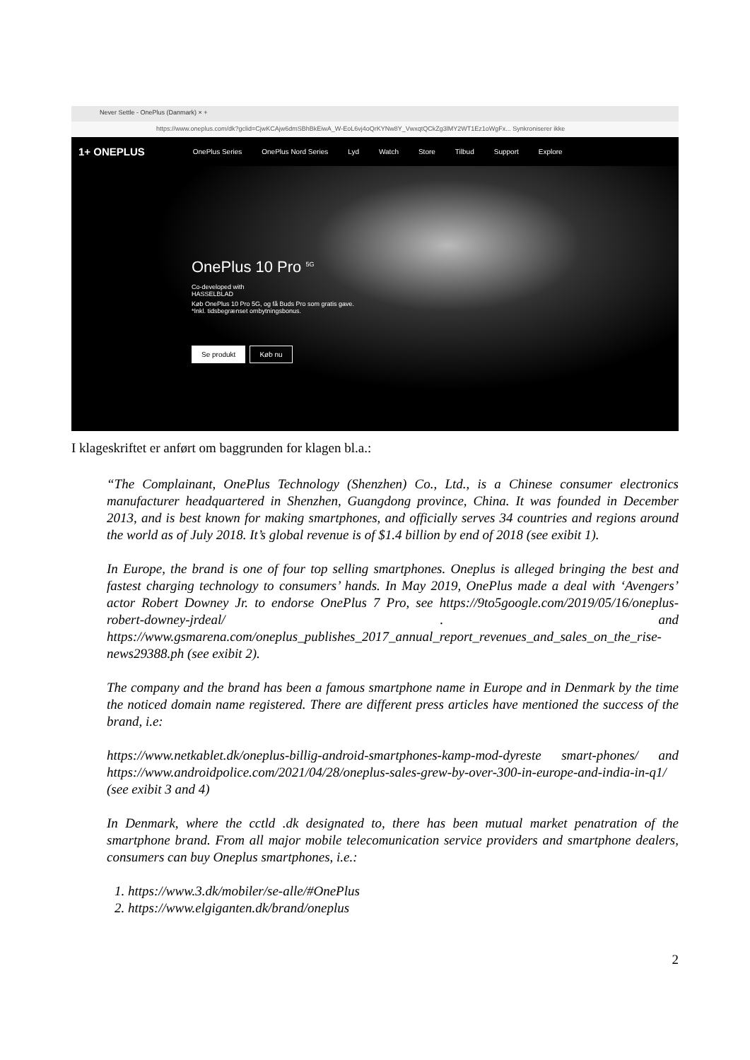Never Settle - OnePlus (Danmark) × +
https://www.oneplus.com/dk?gclid=CjwKCAjw6dmSBhBkEiwA_W-EoL6vj4oQrKYNw8Y_VwxqtQCkZg3lMY2WT1Ez1oWgFx... Synkroniserer ikke
1+ ONEPLUS OnePlus Series OnePlus Nord Series Lyd Watch Store Tilbud Support Explore
OnePlus 10 Pro <sup>5G</sup>
Co-developed with
HASSELBLAD
Køb OnePlus 10 Pro 5G, og få Buds Pro som gratis gave.
*Inkl. tidsbegrænset ombytningsbonus.
Se produkt Køb nu
I klageskriftet er anført om baggrunden for klagen bl.a.:
“The Complainant, OnePlus Technology (Shenzhen) Co., Ltd., is a Chinese consumer electronics manufacturer headquartered in Shenzhen, Guangdong province, China. It was founded in December 2013, and is best known for making smartphones, and officially serves 34 countries and regions around the world as of July 2018. It’s global revenue is of $1.4 billion by end of 2018 (see exibit 1).
In Europe, the brand is one of four top selling smartphones. Oneplus is alleged bringing the best and fastest charging technology to consumers’ hands. In May 2019, OnePlus made a deal with ‘Avengers’ actor Robert Downey Jr. to endorse OnePlus 7 Pro, see https://9to5google.com/2019/05/16/oneplus-robert-downey-jrdeal/ . and https://www.gsmarena.com/oneplus_publishes_2017_annual_report_revenues_and_sales_on_the_rise-news29388.ph (see exibit 2).
The company and the brand has been a famous smartphone name in Europe and in Denmark by the time the noticed domain name registered. There are different press articles have mentioned the success of the brand, i.e:
https://www.netkablet.dk/oneplus-billig-android-smartphones-kamp-mod-dyreste smart-phones/ and https://www.androidpolice.com/2021/04/28/oneplus-sales-grew-by-over-300-in-europe-and-india-in-q1/ (see exibit 3 and 4)
In Denmark, where the cctld .dk designated to, there has been mutual market penatration of the smartphone brand. From all major mobile telecomunication service providers and smartphone dealers, consumers can buy Oneplus smartphones, i.e.:
1. https://www.3.dk/mobiler/se-alle/#OnePlus
2. https://www.elgiganten.dk/brand/oneplus
2